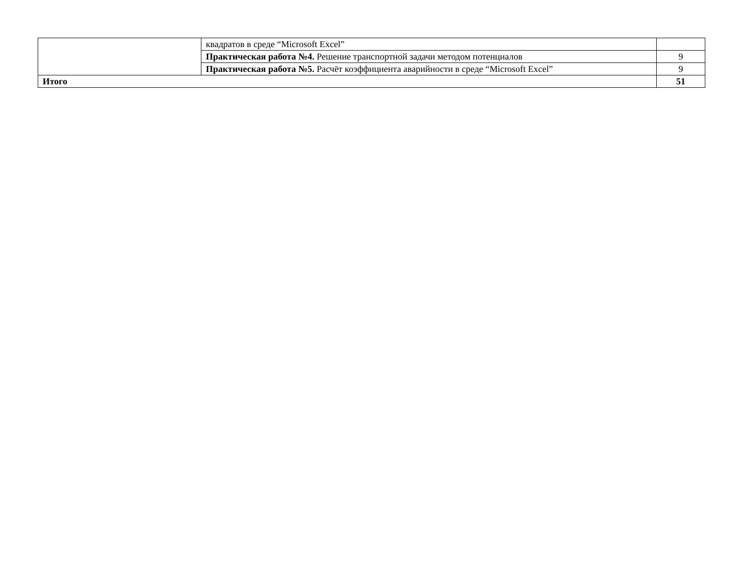| | квадратов в среде “Microsoft Excel” | |
| | Практическая работа №4. Решение транспортной задачи методом потенциалов | 9 |
| | Практическая работа №5. Расчёт коэффициента аварийности в среде “Microsoft Excel” | 9 |
| Итого | | 51 |